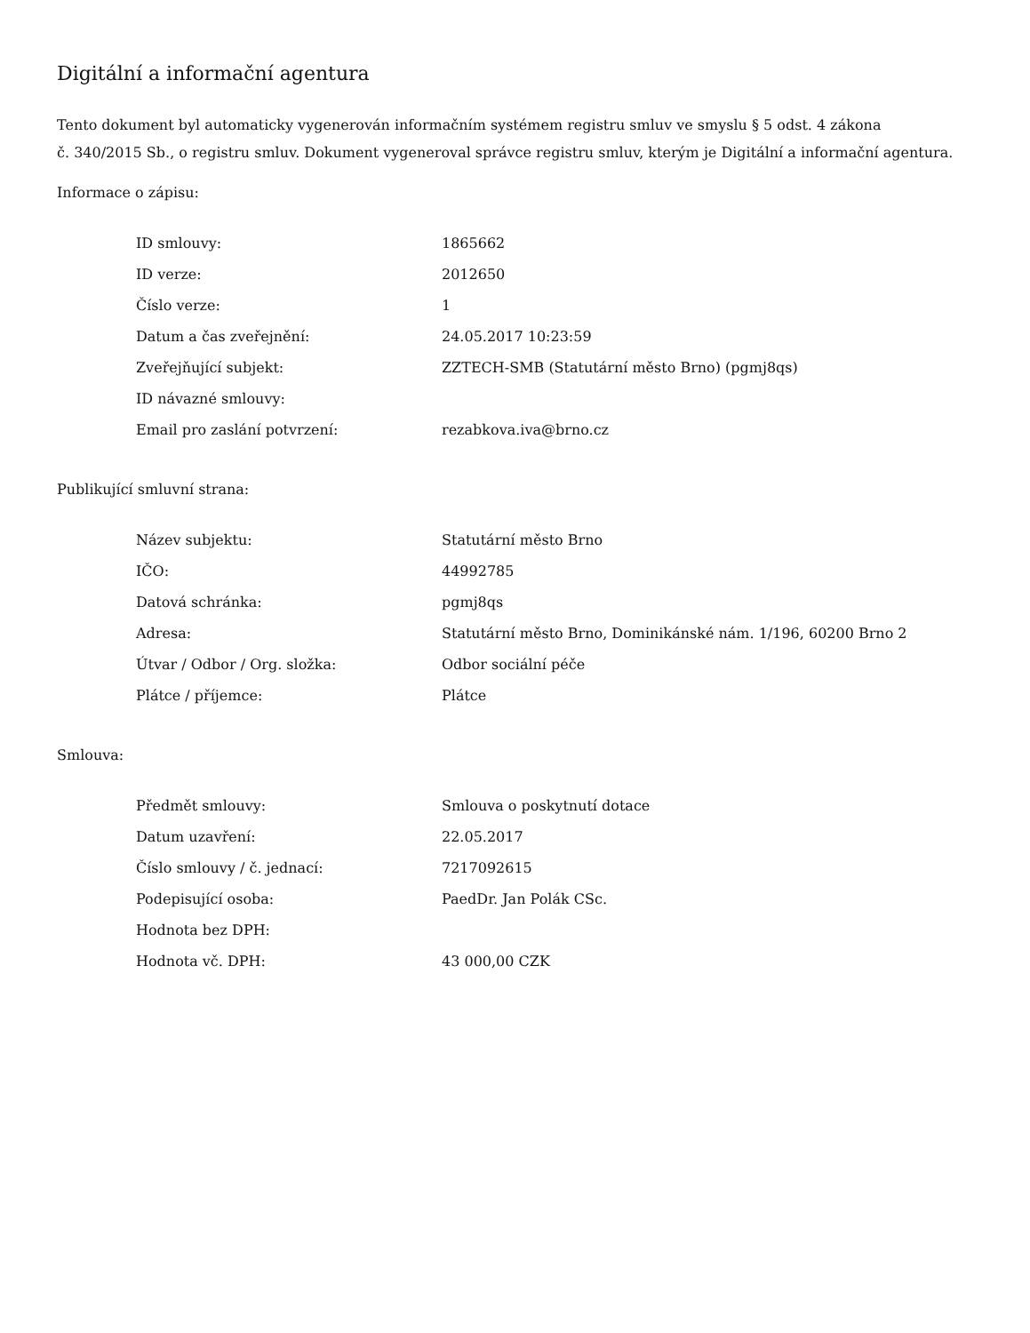Digitální a informační agentura
Tento dokument byl automaticky vygenerován informačním systémem registru smluv ve smyslu § 5 odst. 4 zákona
č. 340/2015 Sb., o registru smluv. Dokument vygeneroval správce registru smluv, kterým je Digitální a informační agentura.
Informace o zápisu:
| ID smlouvy: | 1865662 |
| ID verze: | 2012650 |
| Číslo verze: | 1 |
| Datum a čas zveřejnění: | 24.05.2017 10:23:59 |
| Zveřejňující subjekt: | ZZTECH-SMB (Statutární město Brno) (pgmj8qs) |
| ID návazné smlouvy: | |
| Email pro zaslání potvrzení: | rezabkova.iva@brno.cz |
Publikující smluvní strana:
| Název subjektu: | Statutární město Brno |
| IČO: | 44992785 |
| Datová schránka: | pgmj8qs |
| Adresa: | Statutární město Brno, Dominikánské nám. 1/196, 60200 Brno 2 |
| Útvar / Odbor / Org. složka: | Odbor sociální péče |
| Plátce / příjemce: | Plátce |
Smlouva:
| Předmět smlouvy: | Smlouva o poskytnutí dotace |
| Datum uzavření: | 22.05.2017 |
| Číslo smlouvy / č. jednací: | 7217092615 |
| Podepisující osoba: | PaedDr. Jan Polák CSc. |
| Hodnota bez DPH: | |
| Hodnota vč. DPH: | 43 000,00 CZK |